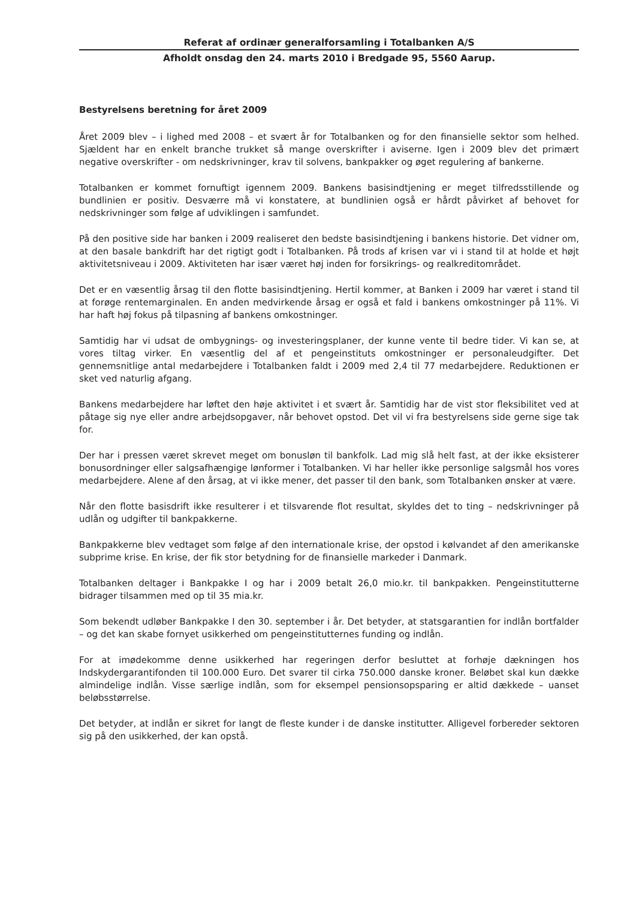Referat af ordinær generalforsamling i Totalbanken A/S
Afholdt onsdag den 24. marts 2010 i Bredgade 95, 5560 Aarup.
Bestyrelsens beretning for året 2009
Året 2009 blev – i lighed med 2008 – et svært år for Totalbanken og for den finansielle sektor som helhed. Sjældent har en enkelt branche trukket så mange overskrifter i aviserne. Igen i 2009 blev det primært negative overskrifter - om nedskrivninger, krav til solvens, bankpakker og øget regulering af bankerne.
Totalbanken er kommet fornuftigt igennem 2009. Bankens basisindtjening er meget tilfredsstillende og bundlinien er positiv. Desværre må vi konstatere, at bundlinien også er hårdt påvirket af behovet for nedskrivninger som følge af udviklingen i samfundet.
På den positive side har banken i 2009 realiseret den bedste basisindtjening i bankens historie. Det vidner om, at den basale bankdrift har det rigtigt godt i Totalbanken. På trods af krisen var vi i stand til at holde et højt aktivitetsniveau i 2009. Aktiviteten har især været høj inden for forsikrings- og realkreditområdet.
Det er en væsentlig årsag til den flotte basisindtjening. Hertil kommer, at Banken i 2009 har været i stand til at forøge rentemarginalen. En anden medvirkende årsag er også et fald i bankens omkostninger på 11%. Vi har haft høj fokus på tilpasning af bankens omkostninger.
Samtidig har vi udsat de ombygnings- og investeringsplaner, der kunne vente til bedre tider. Vi kan se, at vores tiltag virker. En væsentlig del af et pengeinstituts omkostninger er personaleudgifter. Det gennemsnitlige antal medarbejdere i Totalbanken faldt i 2009 med 2,4 til 77 medarbejdere. Reduktionen er sket ved naturlig afgang.
Bankens medarbejdere har løftet den høje aktivitet i et svært år. Samtidig har de vist stor fleksibilitet ved at påtage sig nye eller andre arbejdsopgaver, når behovet opstod. Det vil vi fra bestyrelsens side gerne sige tak for.
Der har i pressen været skrevet meget om bonusløn til bankfolk. Lad mig slå helt fast, at der ikke eksisterer bonusordninger eller salgsafhængige lønformer i Totalbanken. Vi har heller ikke personlige salgsmål hos vores medarbejdere. Alene af den årsag, at vi ikke mener, det passer til den bank, som Totalbanken ønsker at være.
Når den flotte basisdrift ikke resulterer i et tilsvarende flot resultat, skyldes det to ting – nedskrivninger på udlån og udgifter til bankpakkerne.
Bankpakkerne blev vedtaget som følge af den internationale krise, der opstod i kølvandet af den amerikanske subprime krise. En krise, der fik stor betydning for de finansielle markeder i Danmark.
Totalbanken deltager i Bankpakke I og har i 2009 betalt 26,0 mio.kr. til bankpakken. Pengeinstitutterne bidrager tilsammen med op til 35 mia.kr.
Som bekendt udløber Bankpakke I den 30. september i år. Det betyder, at statsgarantien for indlån bortfalder – og det kan skabe fornyet usikkerhed om pengeinstitutternes funding og indlån.
For at imødekomme denne usikkerhed har regeringen derfor besluttet at forhøje dækningen hos Indskydergarantifonden til 100.000 Euro. Det svarer til cirka 750.000 danske kroner. Beløbet skal kun dække almindelige indlån. Visse særlige indlån, som for eksempel pensionsopsparing er altid dækkede – uanset beløbsstørrelse.
Det betyder, at indlån er sikret for langt de fleste kunder i de danske institutter. Alligevel forbereder sektoren sig på den usikkerhed, der kan opstå.